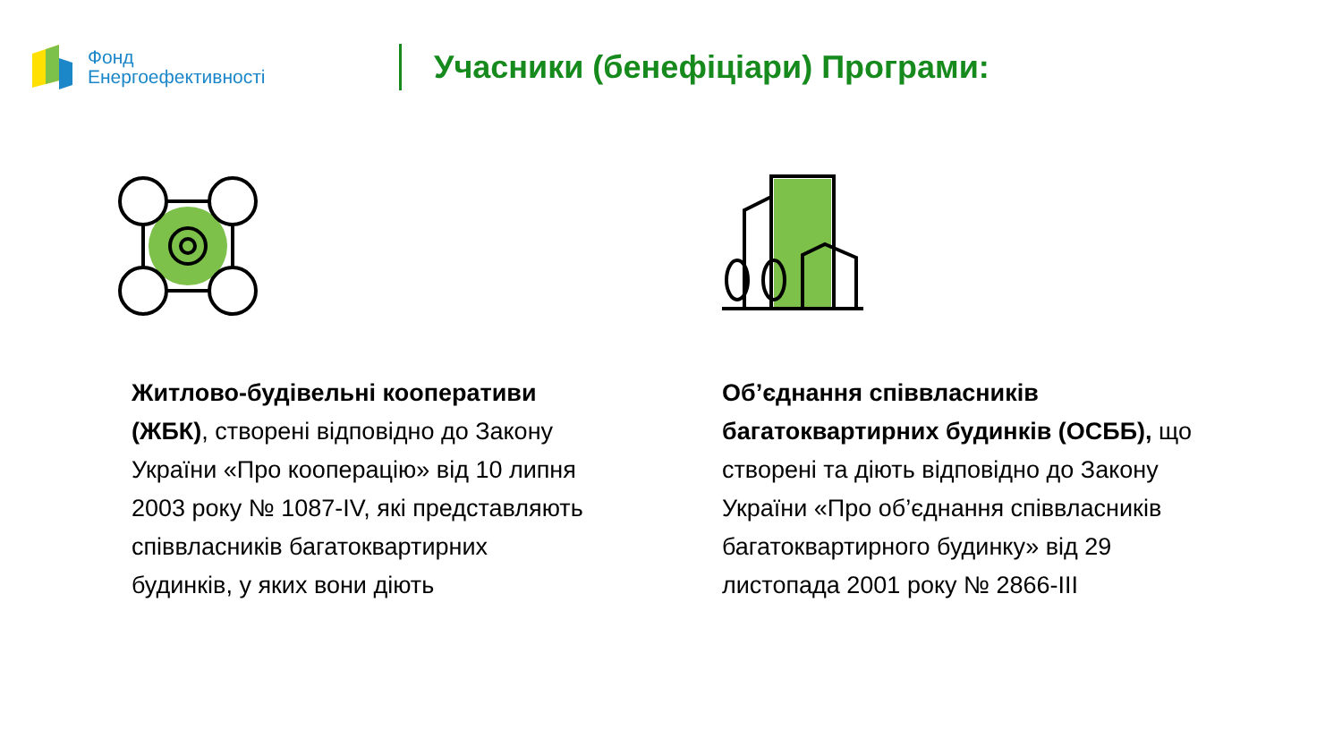Фонд
Енергоефективності
Учасники (бенефіціари) Програми:
Житлово-будівельні кооперативи (ЖБК), створені відповідно до Закону України «Про кооперацію» від 10 липня 2003 року № 1087-IV, які представляють співвласників багатоквартирних будинків, у яких вони діють
Об’єднання співвласників багатоквартирних будинків (ОСББ), що створені та діють відповідно до Закону України «Про об’єднання співвласників багатоквартирного будинку» від 29 листопада 2001 року № 2866-III